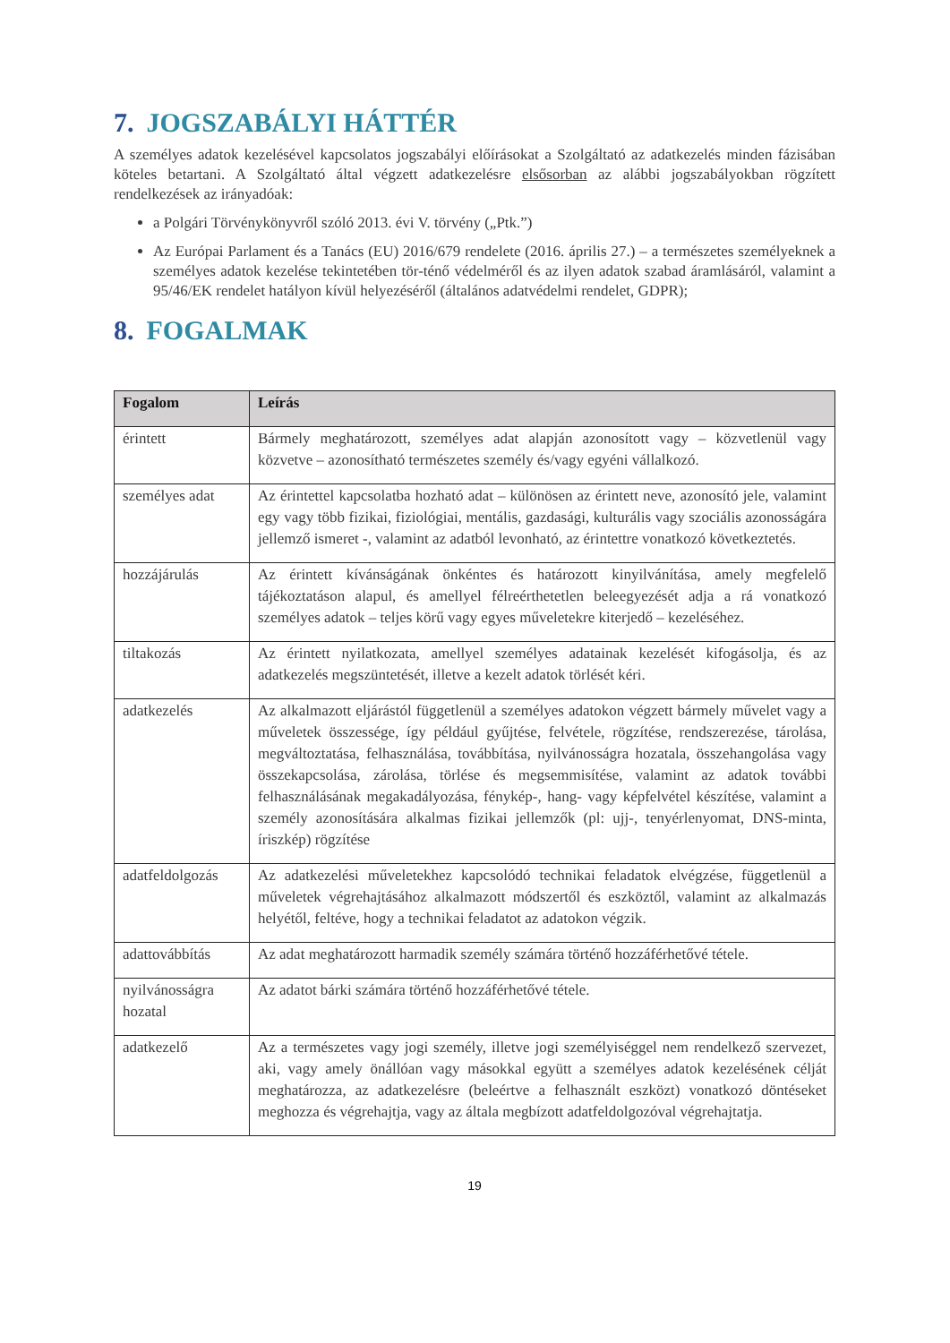7. JOGSZABÁLYI HÁTTÉR
A személyes adatok kezelésével kapcsolatos jogszabályi előírásokat a Szolgáltató az adatkezelés minden fázisában köteles betartani. A Szolgáltató által végzett adatkezelésre elsősorban az alábbi jogszabályokban rögzített rendelkezések az irányadóak:
a Polgári Törvénykönyvről szóló 2013. évi V. törvény („Ptk.”)
Az Európai Parlament és a Tanács (EU) 2016/679 rendelete (2016. április 27.) – a természetes személyeknek a személyes adatok kezelése tekintetében tör-ténő védelméről és az ilyen adatok szabad áramlásáról, valamint a 95/46/EK rendelet hatályon kívül helyezéséről (általános adatvédelmi rendelet, GDPR);
8. FOGALMAK
| Fogalom | Leírás |
| --- | --- |
| érintett | Bármely meghatározott, személyes adat alapján azonosított vagy – közvetlenül vagy közvetve – azonosítható természetes személy és/vagy egyéni vállalkozó. |
| személyes adat | Az érintettel kapcsolatba hozható adat – különösen az érintett neve, azonosító jele, valamint egy vagy több fizikai, fiziológiai, mentális, gazdasági, kulturális vagy szociális azonosságára jellemző ismeret -, valamint az adatból levonható, az érintettre vonatkozó következtetés. |
| hozzájárulás | Az érintett kívánságának önkéntes és határozott kinyilvánítása, amely megfelelő tájékoztatáson alapul, és amellyel félreérthetetlen beleegyezését adja a rá vonatkozó személyes adatok – teljes körű vagy egyes műveletekre kiterjedő – kezeléséhez. |
| tiltakozás | Az érintett nyilatkozata, amellyel személyes adatainak kezelését kifogásolja, és az adatkezelés megszüntetését, illetve a kezelt adatok törlését kéri. |
| adatkezelés | Az alkalmazott eljárástól függetlenül a személyes adatokon végzett bármely művelet vagy a műveletek összessége, így például gyűjtése, felvétele, rögzítése, rendszerezése, tárolása, megváltoztatása, felhasználása, továbbítása, nyilvánosságra hozatala, összehangolása vagy összekapcsolása, zárolása, törlése és megsemmisítése, valamint az adatok további felhasználásának megakadályozása, fénykép-, hang- vagy képfelvétel készítése, valamint a személy azonosítására alkalmas fizikai jellemzők (pl: ujj-, tenyérlenyomat, DNS-minta, íriszkép) rögzítése |
| adatfeldolgozás | Az adatkezelési műveletekhez kapcsolódó technikai feladatok elvégzése, függetlenül a műveletek végrehajtásához alkalmazott módszertől és eszköztől, valamint az alkalmazás helyétől, feltéve, hogy a technikai feladatot az adatokon végzik. |
| adattovábbítás | Az adat meghatározott harmadik személy számára történő hozzáférhetővé tétele. |
| nyilvánosságra hozatal | Az adatot bárki számára történő hozzáférhetővé tétele. |
| adatkezelő | Az a természetes vagy jogi személy, illetve jogi személyiséggel nem rendelkező szervezet, aki, vagy amely önállóan vagy másokkal együtt a személyes adatok kezelésének célját meghatározza, az adatkezelésre (beleértve a felhasznált eszközt) vonatkozó döntéseket meghozza és végrehajtja, vagy az általa megbízott adatfeldolgozóval végrehajtatja. |
19